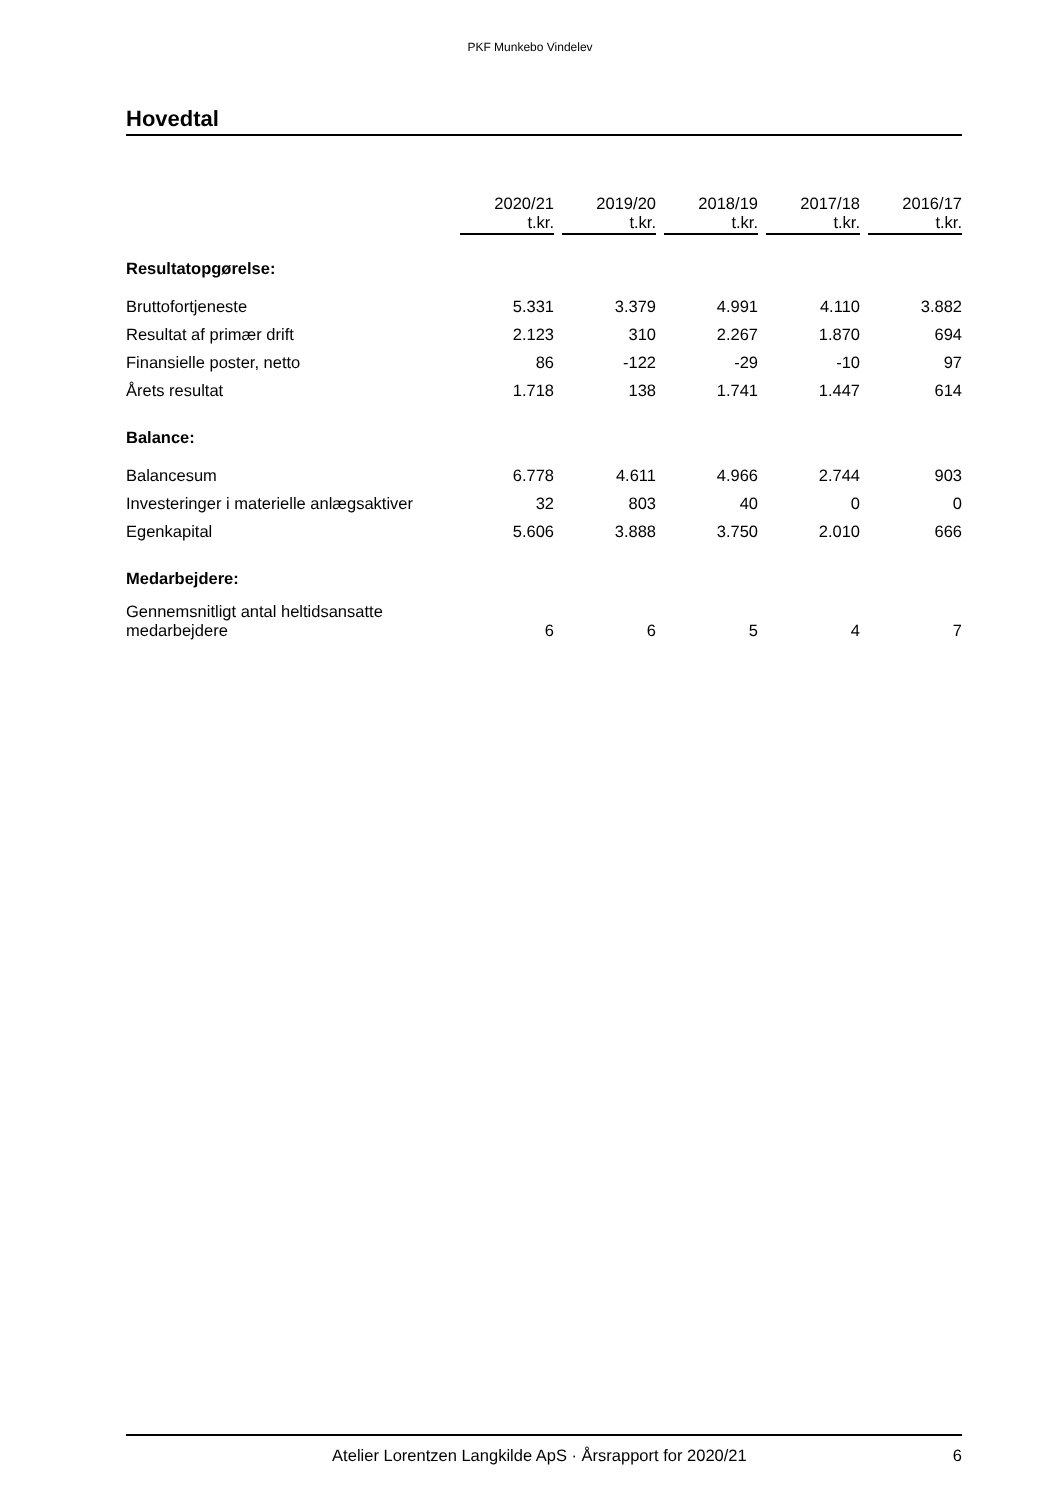PKF Munkebo Vindelev
Hovedtal
| | 2020/21 t.kr. | 2019/20 t.kr. | 2018/19 t.kr. | 2017/18 t.kr. | 2016/17 t.kr. |
| --- | --- | --- | --- | --- | --- |
| Resultatopgørelse: | | | | | |
| Bruttofortjeneste | 5.331 | 3.379 | 4.991 | 4.110 | 3.882 |
| Resultat af primær drift | 2.123 | 310 | 2.267 | 1.870 | 694 |
| Finansielle poster, netto | 86 | -122 | -29 | -10 | 97 |
| Årets resultat | 1.718 | 138 | 1.741 | 1.447 | 614 |
| Balance: | | | | | |
| Balancesum | 6.778 | 4.611 | 4.966 | 2.744 | 903 |
| Investeringer i materielle anlægsaktiver | 32 | 803 | 40 | 0 | 0 |
| Egenkapital | 5.606 | 3.888 | 3.750 | 2.010 | 666 |
| Medarbejdere: | | | | | |
| Gennemsnitligt antal heltidsansatte medarbejdere | 6 | 6 | 5 | 4 | 7 |
Atelier Lorentzen Langkilde ApS · Årsrapport for 2020/21 6